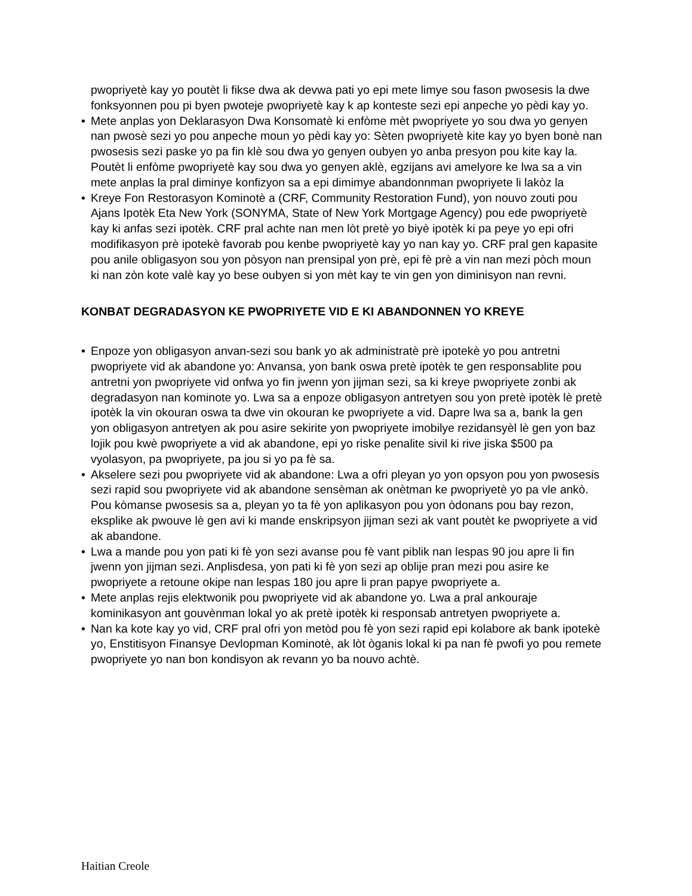pwopriyetè kay yo poutèt li fikse dwa ak devwa pati yo epi mete limye sou fason pwosesis la dwe fonksyonnen pou pi byen pwoteje pwopriyetè kay k ap konteste sezi epi anpeche yo pèdi kay yo.
• Mete anplas yon Deklarasyon Dwa Konsomatè ki enfòme mèt pwopriyete yo sou dwa yo genyen nan pwosè sezi yo pou anpeche moun yo pèdi kay yo: Sèten pwopriyetè kite kay yo byen bonè nan pwosesis sezi paske yo pa fin klè sou dwa yo genyen oubyen yo anba presyon pou kite kay la. Poutèt li enfòme pwopriyetè kay sou dwa yo genyen aklè, egzijans avi amelyore ke lwa sa a vin mete anplas la pral diminye konfizyon sa a epi dimimye abandonnman pwopriyete li lakòz la
• Kreye Fon Restorasyon Kominotè a (CRF, Community Restoration Fund), yon nouvo zouti pou Ajans Ipotèk Eta New York (SONYMA, State of New York Mortgage Agency) pou ede pwopriyetè kay ki anfas sezi ipotèk. CRF pral achte nan men lòt pretè yo biyè ipotèk ki pa peye yo epi ofri modifikasyon prè ipotekè favorab pou kenbe pwopriyetè kay yo nan kay yo. CRF pral gen kapasite pou anile obligasyon sou yon pòsyon nan prensipal yon prè, epi fè prè a vin nan mezi pòch moun ki nan zòn kote valè kay yo bese oubyen si yon mèt kay te vin gen yon diminisyon nan revni.
KONBAT DEGRADASYON KE PWOPRIYETE VID E KI ABANDONNEN YO KREYE
• Enpoze yon obligasyon anvan-sezi sou bank yo ak administratè prè ipotekè yo pou antretni pwopriyete vid ak abandone yo: Anvansa, yon bank oswa pretè ipotèk te gen responsablite pou antretni yon pwopriyete vid onfwa yo fin jwenn yon jijman sezi, sa ki kreye pwopriyete zonbi ak degradasyon nan kominote yo. Lwa sa a enpoze obligasyon antretyen sou yon pretè ipotèk lè pretè ipotèk la vin okouran oswa ta dwe vin okouran ke pwopriyete a vid. Dapre lwa sa a, bank la gen yon obligasyon antretyen ak pou asire sekirite yon pwopriyete imobilye rezidansyèl lè gen yon baz lojik pou kwè pwopriyete a vid ak abandone, epi yo riske penalite sivil ki rive jiska $500 pa vyolasyon, pa pwopriyete, pa jou si yo pa fè sa.
• Akselere sezi pou pwopriyete vid ak abandone: Lwa a ofri pleyan yo yon opsyon pou yon pwosesis sezi rapid sou pwopriyete vid ak abandone sensèman ak onètman ke pwopriyetè yo pa vle ankò. Pou kòmanse pwosesis sa a, pleyan yo ta fè yon aplikasyon pou yon òdonans pou bay rezon, eksplike ak pwouve lè gen avi ki mande enskripsyon jijman sezi ak vant poutèt ke pwopriyete a vid ak abandone.
• Lwa a mande pou yon pati ki fè yon sezi avanse pou fè vant piblik nan lespas 90 jou apre li fin jwenn yon jijman sezi. Anplisdesa, yon pati ki fè yon sezi ap oblije pran mezi pou asire ke pwopriyete a retoune okipe nan lespas 180 jou apre li pran papye pwopriyete a.
• Mete anplas rejis elektwonik pou pwopriyete vid ak abandone yo. Lwa a pral ankouraje kominikasyon ant gouvènman lokal yo ak pretè ipotèk ki responsab antretyen pwopriyete a.
• Nan ka kote kay yo vid, CRF pral ofri yon metòd pou fè yon sezi rapid epi kolabore ak bank ipotekè yo, Enstitisyon Finansye Devlopman Kominotè, ak lòt òganis lokal ki pa nan fè pwofi yo pou remete pwopriyete yo nan bon kondisyon ak revann yo ba nouvo achtè.
Haitian Creole